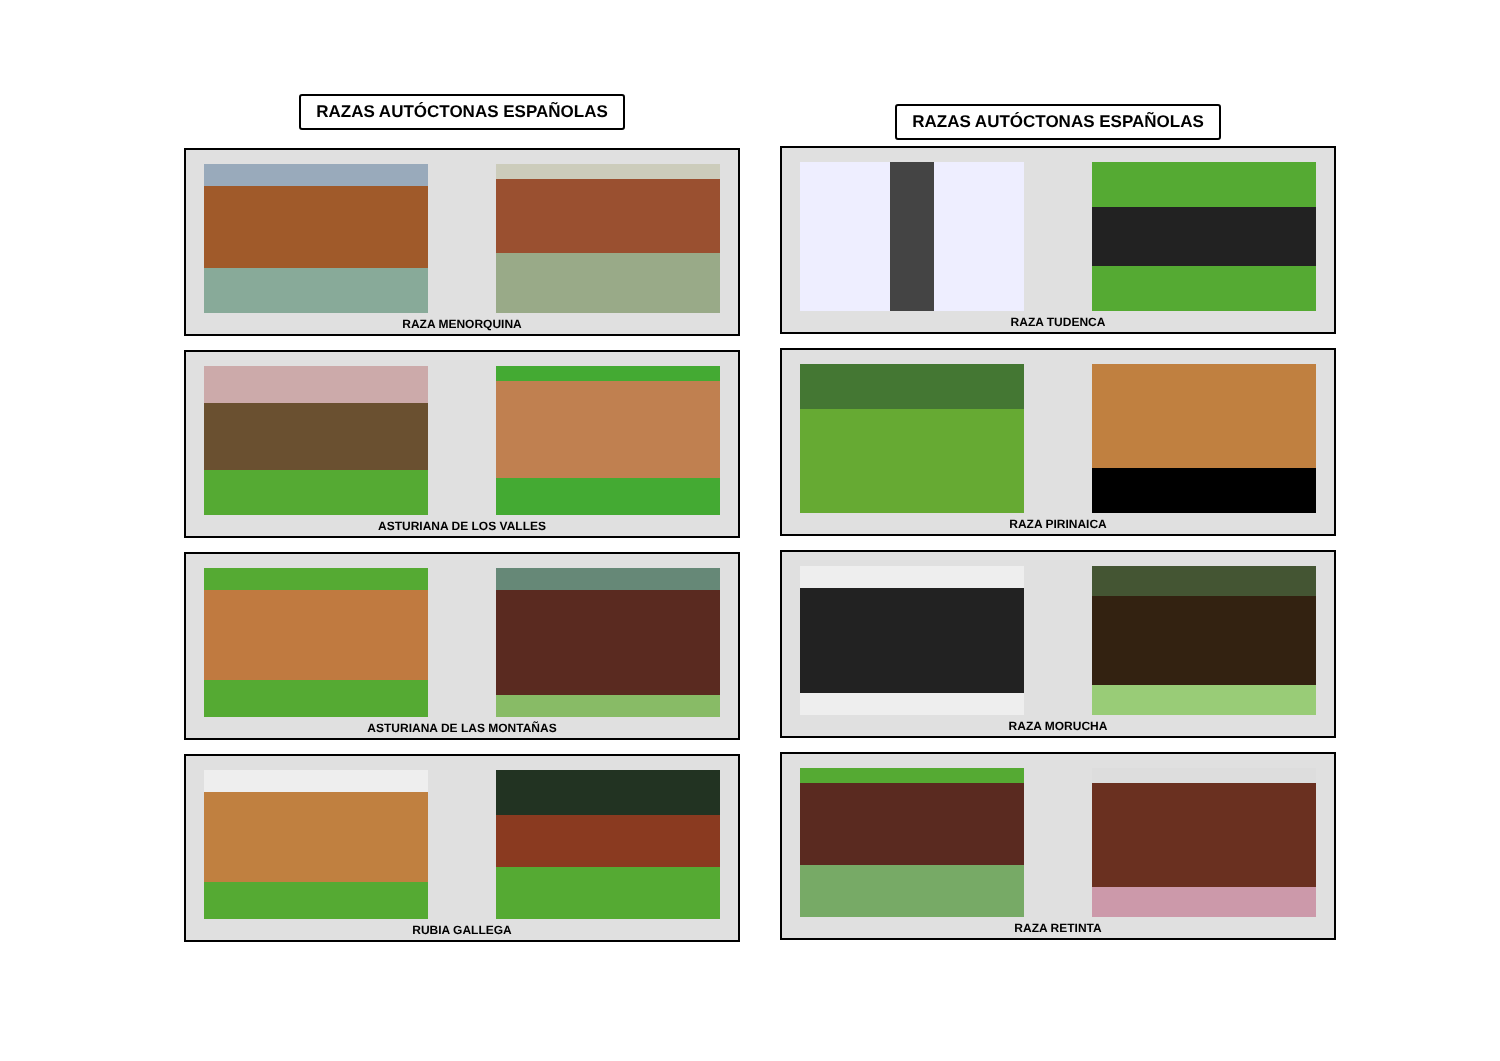RAZAS AUTÓCTONAS ESPAÑOLAS
RAZA MENORQUINA
ASTURIANA DE LOS VALLES
ASTURIANA DE LAS MONTAÑAS
RUBIA GALLEGA
RAZAS AUTÓCTONAS ESPAÑOLAS
RAZA TUDENCA
RAZA PIRINAICA
RAZA MORUCHA
RAZA RETINTA